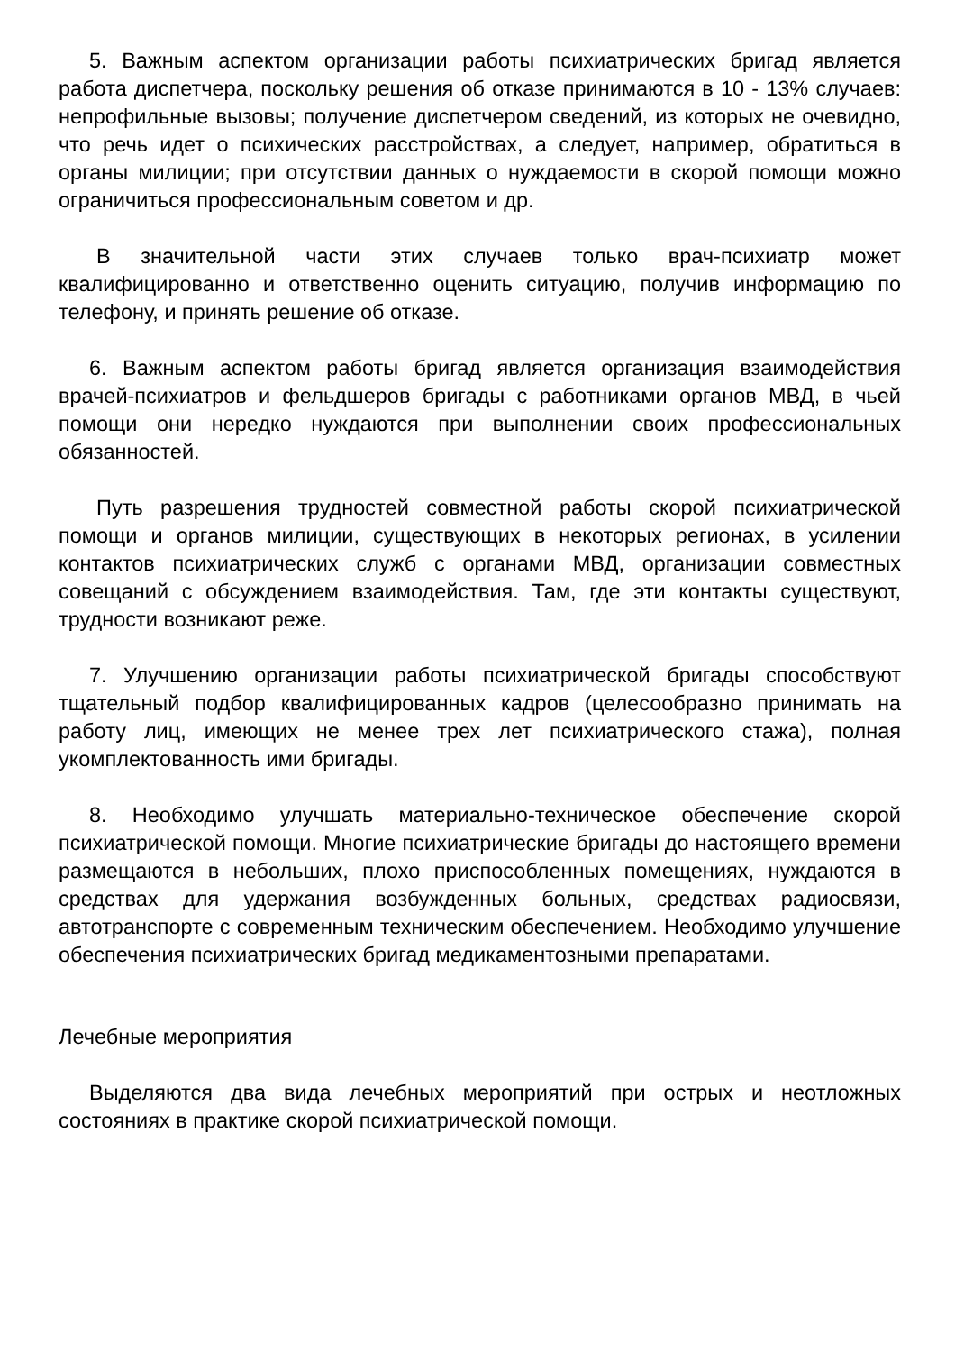5. Важным аспектом организации работы психиатрических бригад является работа диспетчера, поскольку решения об отказе принимаются в 10 - 13% случаев: непрофильные вызовы; получение диспетчером сведений, из которых не очевидно, что речь идет о психических расстройствах, а следует, например, обратиться в органы милиции; при отсутствии данных о нуждаемости в скорой помощи можно ограничиться профессиональным советом и др.
В значительной части этих случаев только врач-психиатр может квалифицированно и ответственно оценить ситуацию, получив информацию по телефону, и принять решение об отказе.
6. Важным аспектом работы бригад является организация взаимодействия врачей-психиатров и фельдшеров бригады с работниками органов МВД, в чьей помощи они нередко нуждаются при выполнении своих профессиональных обязанностей.
Путь разрешения трудностей совместной работы скорой психиатрической помощи и органов милиции, существующих в некоторых регионах, в усилении контактов психиатрических служб с органами МВД, организации совместных совещаний с обсуждением взаимодействия. Там, где эти контакты существуют, трудности возникают реже.
7. Улучшению организации работы психиатрической бригады способствуют тщательный подбор квалифицированных кадров (целесообразно принимать на работу лиц, имеющих не менее трех лет психиатрического стажа), полная укомплектованность ими бригады.
8. Необходимо улучшать материально-техническое обеспечение скорой психиатрической помощи. Многие психиатрические бригады до настоящего времени размещаются в небольших, плохо приспособленных помещениях, нуждаются в средствах для удержания возбужденных больных, средствах радиосвязи, автотранспорте с современным техническим обеспечением. Необходимо улучшение обеспечения психиатрических бригад медикаментозными препаратами.
Лечебные мероприятия
Выделяются два вида лечебных мероприятий при острых и неотложных состояниях в практике скорой психиатрической помощи.